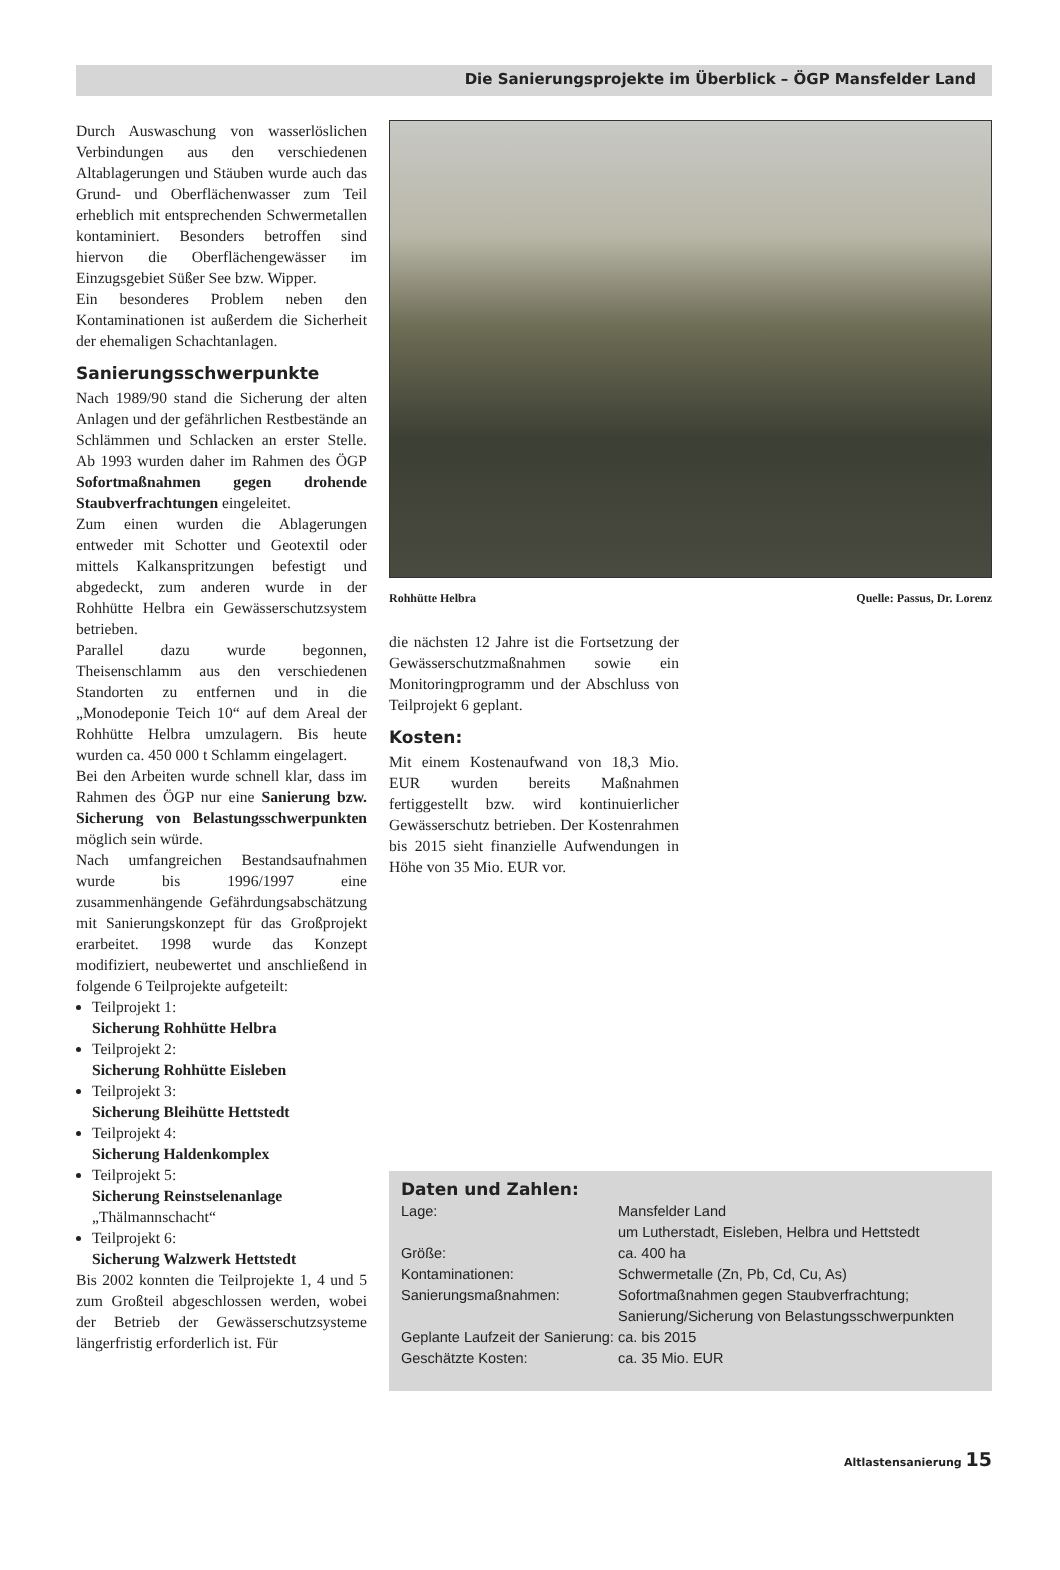Die Sanierungsprojekte im Überblick – ÖGP Mansfelder Land
Durch Auswaschung von wasserlöslichen Verbindungen aus den verschiedenen Altablagerungen und Stäuben wurde auch das Grund- und Oberflächenwasser zum Teil erheblich mit entsprechenden Schwermetallen kontaminiert. Besonders betroffen sind hiervon die Oberflächengewässer im Einzugsgebiet Süßer See bzw. Wipper.
Ein besonderes Problem neben den Kontaminationen ist außerdem die Sicherheit der ehemaligen Schachtanlagen.
Sanierungsschwerpunkte
Nach 1989/90 stand die Sicherung der alten Anlagen und der gefährlichen Restbestände an Schlämmen und Schlacken an erster Stelle. Ab 1993 wurden daher im Rahmen des ÖGP Sofortmaßnahmen gegen drohende Staubverfrachtungen eingeleitet.
Zum einen wurden die Ablagerungen entweder mit Schotter und Geotextil oder mittels Kalkanspritzungen befestigt und abgedeckt, zum anderen wurde in der Rohhütte Helbra ein Gewässerschutzsystem betrieben.
Parallel dazu wurde begonnen, Theisenschlamm aus den verschiedenen Standorten zu entfernen und in die „Monodeponie Teich 10“ auf dem Areal der Rohhütte Helbra umzulagern. Bis heute wurden ca. 450 000 t Schlamm eingelagert.
Bei den Arbeiten wurde schnell klar, dass im Rahmen des ÖGP nur eine Sanierung bzw. Sicherung von Belastungsschwerpunkten möglich sein würde.
Nach umfangreichen Bestandsaufnahmen wurde bis 1996/1997 eine zusammenhängende Gefährdungsabschätzung mit Sanierungskonzept für das Großprojekt erarbeitet. 1998 wurde das Konzept modifiziert, neubewertet und anschließend in folgende 6 Teilprojekte aufgeteilt:
Teilprojekt 1:
Sicherung Rohhütte Helbra
Teilprojekt 2:
Sicherung Rohhütte Eisleben
Teilprojekt 3:
Sicherung Bleihütte Hettstedt
Teilprojekt 4:
Sicherung Haldenkomplex
Teilprojekt 5:
Sicherung Reinstselenanlage
„Thälmannschacht“
Teilprojekt 6:
Sicherung Walzwerk Hettstedt
Bis 2002 konnten die Teilprojekte 1, 4 und 5 zum Großteil abgeschlossen werden, wobei der Betrieb der Gewässerschutzsysteme längerfristig erforderlich ist. Für
Rohhütte Helbra Quelle: Passus, Dr. Lorenz
die nächsten 12 Jahre ist die Fortsetzung der Gewässerschutzmaßnahmen sowie ein Monitoringprogramm und der Abschluss von Teilprojekt 6 geplant.
Kosten:
Mit einem Kostenaufwand von 18,3 Mio. EUR wurden bereits Maßnahmen fertiggestellt bzw. wird kontinuierlicher Gewässerschutz betrieben. Der Kostenrahmen bis 2015 sieht finanzielle Aufwendungen in Höhe von 35 Mio. EUR vor.
Daten und Zahlen:
| Lage: | Mansfelder Land um Lutherstadt, Eisleben, Helbra und Hettstedt |
| Größe: | ca. 400 ha |
| Kontaminationen: | Schwermetalle (Zn, Pb, Cd, Cu, As) |
| Sanierungsmaßnahmen: | Sofortmaßnahmen gegen Staubverfrachtung; Sanierung/Sicherung von Belastungsschwerpunkten |
| Geplante Laufzeit der Sanierung: | ca. bis 2015 |
| Geschätzte Kosten: | ca. 35 Mio. EUR |
Altlastensanierung 15